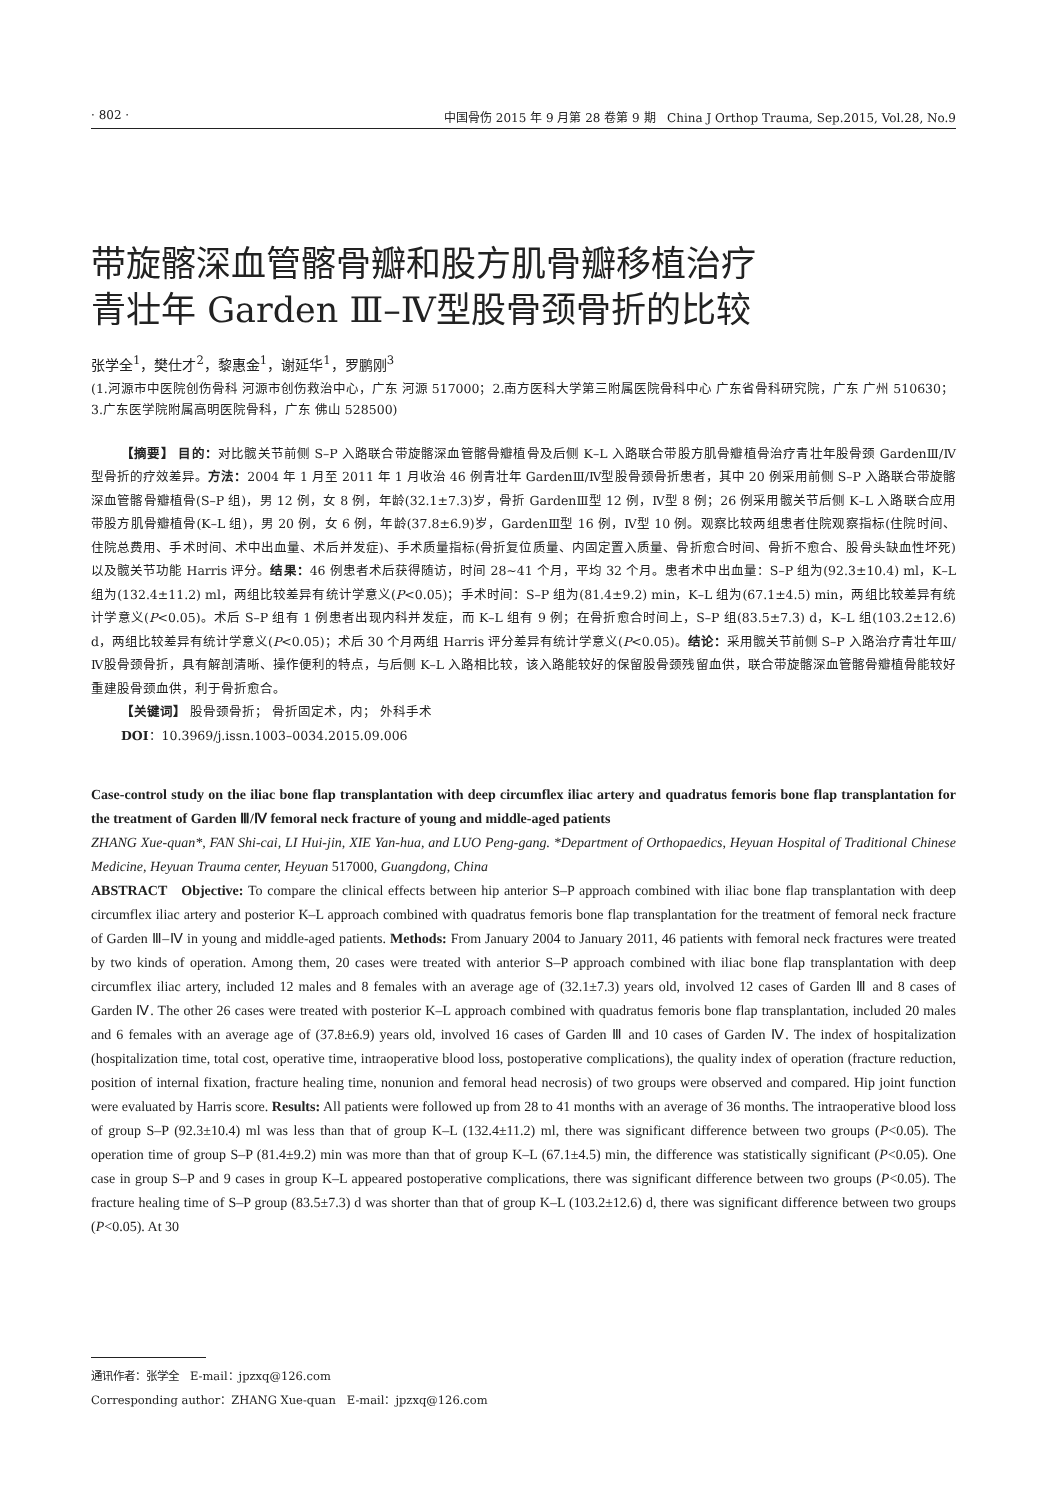· 802 · 中国骨伤 2015 年 9 月第 28 卷第 9 期 China J Orthop Trauma, Sep.2015, Vol.28, No.9
带旋髂深血管髂骨瓣和股方肌骨瓣移植治疗
青壮年 Garden Ⅲ–Ⅳ型股骨颈骨折的比较
张学全<sup>1</sup>，樊仕才<sup>2</sup>，黎惠金<sup>1</sup>，谢延华<sup>1</sup>，罗鹏刚<sup>3</sup>
(1.河源市中医院创伤骨科 河源市创伤救治中心，广东 河源 517000；2.南方医科大学第三附属医院骨科中心 广东省骨科研究院，广东 广州 510630；3.广东医学院附属高明医院骨科，广东 佛山 528500)
【摘要】 目的：对比髋关节前侧 S–P 入路联合带旋髂深血管髂骨瓣植骨及后侧 K–L 入路联合带股方肌骨瓣植骨治疗青壮年股骨颈 GardenⅢ/Ⅳ型骨折的疗效差异。方法：2004 年 1 月至 2011 年 1 月收治 46 例青壮年 GardenⅢ/Ⅳ型股骨颈骨折患者，其中 20 例采用前侧 S–P 入路联合带旋髂深血管髂骨瓣植骨(S–P 组)，男 12 例，女 8 例，年龄(32.1±7.3)岁，骨折 GardenⅢ型 12 例，Ⅳ型 8 例；26 例采用髋关节后侧 K–L 入路联合应用带股方肌骨瓣植骨(K–L 组)，男 20 例，女 6 例，年龄(37.8±6.9)岁，GardenⅢ型 16 例，Ⅳ型 10 例。观察比较两组患者住院观察指标(住院时间、住院总费用、手术时间、术中出血量、术后并发症)、手术质量指标(骨折复位质量、内固定置入质量、骨折愈合时间、骨折不愈合、股骨头缺血性坏死)以及髋关节功能 Harris 评分。结果：46 例患者术后获得随访，时间 28~41 个月，平均 32 个月。患者术中出血量：S–P 组为(92.3±10.4) ml，K–L 组为(132.4±11.2) ml，两组比较差异有统计学意义(P<0.05)；手术时间：S–P 组为(81.4±9.2) min，K–L 组为(67.1±4.5) min，两组比较差异有统计学意义(P<0.05)。术后 S–P 组有 1 例患者出现内科并发症，而 K–L 组有 9 例；在骨折愈合时间上，S–P 组(83.5±7.3) d，K–L 组(103.2±12.6) d，两组比较差异有统计学意义(P<0.05)；术后 30 个月两组 Harris 评分差异有统计学意义(P<0.05)。结论：采用髋关节前侧 S–P 入路治疗青壮年Ⅲ/Ⅳ股骨颈骨折，具有解剖清晰、操作便利的特点，与后侧 K–L 入路相比较，该入路能较好的保留股骨颈残留血供，联合带旋髂深血管髂骨瓣植骨能较好重建股骨颈血供，利于骨折愈合。
【关键词】 股骨颈骨折； 骨折固定术，内； 外科手术
DOI：10.3969/j.issn.1003–0034.2015.09.006
Case-control study on the iliac bone flap transplantation with deep circumflex iliac artery and quadratus femoris bone flap transplantation for the treatment of Garden Ⅲ/Ⅳ femoral neck fracture of young and middle-aged patients
ZHANG Xue-quan*, FAN Shi-cai, LI Hui-jin, XIE Yan-hua, and LUO Peng-gang. *Department of Orthopaedics, Heyuan Hospital of Traditional Chinese Medicine, Heyuan Trauma center, Heyuan 517000, Guangdong, China
ABSTRACT Objective: To compare the clinical effects between hip anterior S–P approach combined with iliac bone flap transplantation with deep circumflex iliac artery and posterior K–L approach combined with quadratus femoris bone flap transplantation for the treatment of femoral neck fracture of Garden Ⅲ–Ⅳ in young and middle-aged patients. Methods: From January 2004 to January 2011, 46 patients with femoral neck fractures were treated by two kinds of operation. Among them, 20 cases were treated with anterior S–P approach combined with iliac bone flap transplantation with deep circumflex iliac artery, included 12 males and 8 females with an average age of (32.1±7.3) years old, involved 12 cases of Garden Ⅲ and 8 cases of Garden Ⅳ. The other 26 cases were treated with posterior K–L approach combined with quadratus femoris bone flap transplantation, included 20 males and 6 females with an average age of (37.8±6.9) years old, involved 16 cases of Garden Ⅲ and 10 cases of Garden Ⅳ. The index of hospitalization (hospitalization time, total cost, operative time, intraoperative blood loss, postoperative complications), the quality index of operation (fracture reduction, position of internal fixation, fracture healing time, nonunion and femoral head necrosis) of two groups were observed and compared. Hip joint function were evaluated by Harris score. Results: All patients were followed up from 28 to 41 months with an average of 36 months. The intraoperative blood loss of group S–P (92.3±10.4) ml was less than that of group K–L (132.4±11.2) ml, there was significant difference between two groups (P<0.05). The operation time of group S–P (81.4±9.2) min was more than that of group K–L (67.1±4.5) min, the difference was statistically significant (P<0.05). One case in group S–P and 9 cases in group K–L appeared postoperative complications, there was significant difference between two groups (P<0.05). The fracture healing time of S–P group (83.5±7.3) d was shorter than that of group K–L (103.2±12.6) d, there was significant difference between two groups (P<0.05). At 30
通讯作者：张学全 E-mail：jpzxq@126.com
Corresponding author：ZHANG Xue-quan E-mail：jpzxq@126.com